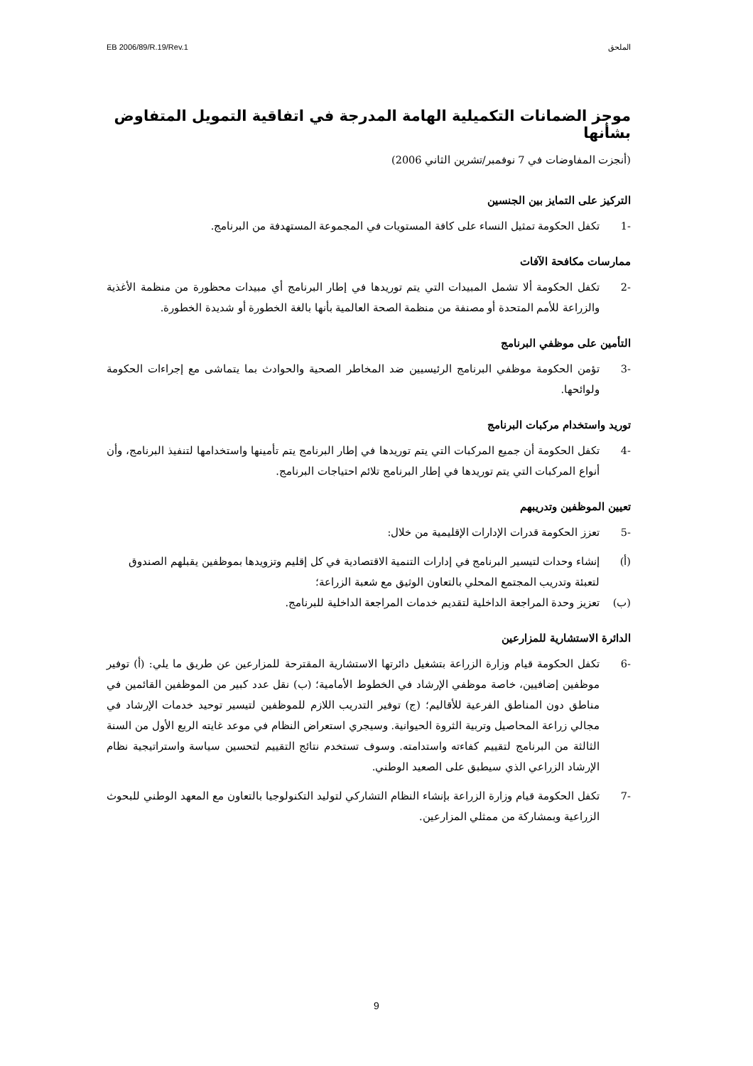الملحق EB 2006/89/R.19/Rev.1
موجز الضمانات التكميلية الهامة المدرجة في اتفاقية التمويل المتفاوض بشأنها
(أنجزت المفاوضات في 7 نوفمبر/تشرين الثاني 2006)
التركيز على التمايز بين الجنسين
-1 تكفل الحكومة تمثيل النساء على كافة المستويات في المجموعة المستهدفة من البرنامج.
ممارسات مكافحة الآفات
-2 تكفل الحكومة ألا تشمل المبيدات التي يتم توريدها في إطار البرنامج أي مبيدات محظورة من منظمة الأغذية والزراعة للأمم المتحدة أو مصنفة من منظمة الصحة العالمية بأنها بالغة الخطورة أو شديدة الخطورة.
التأمين على موظفي البرنامج
-3 تؤمن الحكومة موظفي البرنامج الرئيسيين ضد المخاطر الصحية والحوادث بما يتماشى مع إجراءات الحكومة ولوائحها.
توريد واستخدام مركبات البرنامج
-4 تكفل الحكومة أن جميع المركبات التي يتم توريدها في إطار البرنامج يتم تأمينها واستخدامها لتنفيذ البرنامج، وأن أنواع المركبات التي يتم توريدها في إطار البرنامج تلائم احتياجات البرنامج.
تعيين الموظفين وتدريبهم
-5 تعزز الحكومة قدرات الإدارات الإقليمية من خلال:
(أ) إنشاء وحدات لتيسير البرنامج في إدارات التنمية الاقتصادية في كل إقليم وتزويدها بموظفين يقبلهم الصندوق لتعبئة وتدريب المجتمع المحلي بالتعاون الوثيق مع شعبة الزراعة؛
(ب) تعزيز وحدة المراجعة الداخلية لتقديم خدمات المراجعة الداخلية للبرنامج.
الدائرة الاستشارية للمزارعين
-6 تكفل الحكومة قيام وزارة الزراعة بتشغيل دائرتها الاستشارية المقترحة للمزارعين عن طريق ما يلي: (أ) توفير موظفين إضافيين، خاصة موظفي الإرشاد في الخطوط الأمامية؛ (ب) نقل عدد كبير من الموظفين القائمين في مناطق دون المناطق الفرعية للأقاليم؛ (ج) توفير التدريب اللازم للموظفين لتيسير توحيد خدمات الإرشاد في مجالي زراعة المحاصيل وتربية الثروة الحيوانية. وسيجري استعراض النظام في موعد غايته الربع الأول من السنة الثالثة من البرنامج لتقييم كفاءته واستدامته. وسوف تستخدم نتائج التقييم لتحسين سياسة واستراتيجية نظام الإرشاد الزراعي الذي سيطبق على الصعيد الوطني.
-7 تكفل الحكومة قيام وزارة الزراعة بإنشاء النظام التشاركي لتوليد التكنولوجيا بالتعاون مع المعهد الوطني للبحوث الزراعية وبمشاركة من ممثلي المزارعين.
9